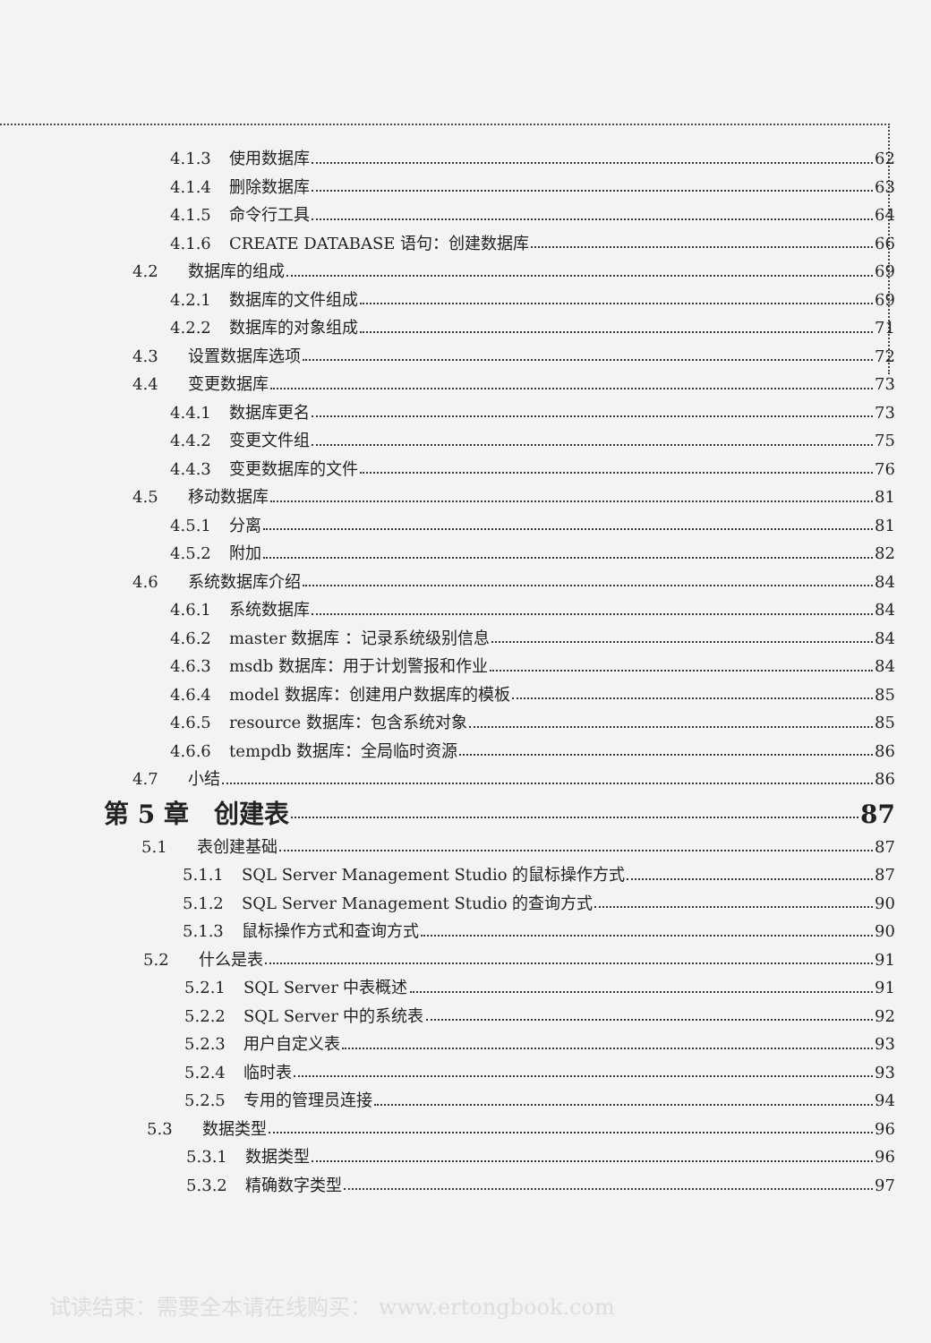4.1.3 使用数据库 62
4.1.4 删除数据库 63
4.1.5 命令行工具 64
4.1.6 CREATE DATABASE 语句：创建数据库 66
4.2 数据库的组成 69
4.2.1 数据库的文件组成 69
4.2.2 数据库的对象组成 71
4.3 设置数据库选项 72
4.4 变更数据库 73
4.4.1 数据库更名 73
4.4.2 变更文件组 75
4.4.3 变更数据库的文件 76
4.5 移动数据库 81
4.5.1 分离 81
4.5.2 附加 82
4.6 系统数据库介绍 84
4.6.1 系统数据库 84
4.6.2 master 数据库 ：记录系统级别信息 84
4.6.3 msdb 数据库：用于计划警报和作业 84
4.6.4 model 数据库：创建用户数据库的模板 85
4.6.5 resource 数据库：包含系统对象 85
4.6.6 tempdb 数据库：全局临时资源 86
4.7 小结 86
第 5 章　创建表 87
5.1 表创建基础 87
5.1.1 SQL Server Management Studio 的鼠标操作方式 87
5.1.2 SQL Server Management Studio 的查询方式 90
5.1.3 鼠标操作方式和查询方式 90
5.2 什么是表 91
5.2.1 SQL Server 中表概述 91
5.2.2 SQL Server 中的系统表 92
5.2.3 用户自定义表 93
5.2.4 临时表 93
5.2.5 专用的管理员连接 94
5.3 数据类型 96
5.3.1 数据类型 96
5.3.2 精确数字类型 97
试读结束：需要全本请在线购买： www.ertongbook.com